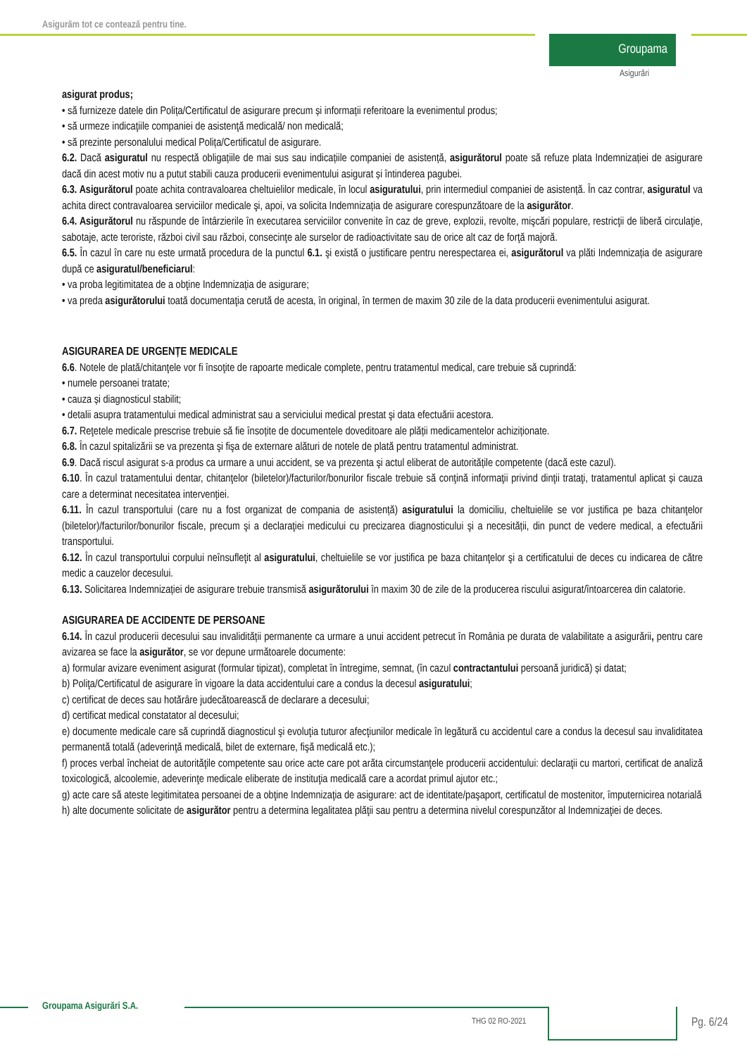Asigurăm tot ce contează pentru tine.
Groupama
Asigurări
asigurat produs;
• să furnizeze datele din Polița/Certificatul de asigurare precum și informații referitoare la evenimentul produs;
• să urmeze indicaţiile companiei de asistenţă medicală/ non medicală;
• să prezinte personalului medical Polița/Certificatul de asigurare.
6.2. Dacă asiguratul nu respectă obligațiile de mai sus sau indicațiile companiei de asistență, asigurătorul poate să refuze plata Indemnizației de asigurare dacă din acest motiv nu a putut stabili cauza producerii evenimentului asigurat și întinderea pagubei.
6.3. Asigurătorul poate achita contravaloarea cheltuielilor medicale, în locul asiguratului, prin intermediul companiei de asistență. În caz contrar, asiguratul va achita direct contravaloarea serviciilor medicale şi, apoi, va solicita Indemnizația de asigurare corespunzătoare de la asigurător.
6.4. Asigurătorul nu răspunde de întârzierile în executarea serviciilor convenite în caz de greve, explozii, revolte, mişcări populare, restricţii de liberă circulaţie, sabotaje, acte teroriste, război civil sau război, consecinţe ale surselor de radioactivitate sau de orice alt caz de forţă majoră.
6.5. În cazul în care nu este urmată procedura de la punctul 6.1. şi există o justificare pentru nerespectarea ei, asigurătorul va plăti Indemnizația de asigurare după ce asiguratul/beneficiarul:
• va proba legitimitatea de a obţine Indemnizația de asigurare;
• va preda asigurătorului toată documentaţia cerută de acesta, în original, în termen de maxim 30 zile de la data producerii evenimentului asigurat.
ASIGURAREA DE URGENȚE MEDICALE
6.6. Notele de plată/chitanţele vor fi însoţite de rapoarte medicale complete, pentru tratamentul medical, care trebuie să cuprindă:
• numele persoanei tratate;
• cauza și diagnosticul stabilit;
• detalii asupra tratamentului medical administrat sau a serviciului medical prestat şi data efectuării acestora.
6.7. Reţetele medicale prescrise trebuie să fie însoțite de documentele doveditoare ale plății medicamentelor achiziționate.
6.8. În cazul spitalizării se va prezenta şi fişa de externare alături de notele de plată pentru tratamentul administrat.
6.9. Dacă riscul asigurat s-a produs ca urmare a unui accident, se va prezenta şi actul eliberat de autoritățile competente (dacă este cazul).
6.10. În cazul tratamentului dentar, chitanţelor (biletelor)/facturilor/bonurilor fiscale trebuie să conţină informaţii privind dinţii trataţi, tratamentul aplicat și cauza care a determinat necesitatea intervenției.
6.11. În cazul transportului (care nu a fost organizat de compania de asistență) asiguratului la domiciliu, cheltuielile se vor justifica pe baza chitanţelor (biletelor)/facturilor/bonurilor fiscale, precum şi a declaraţiei medicului cu precizarea diagnosticului şi a necesității, din punct de vedere medical, a efectuării transportului.
6.12. În cazul transportului corpului neînsufleţit al asiguratului, cheltuielile se vor justifica pe baza chitanţelor şi a certificatului de deces cu indicarea de către medic a cauzelor decesului.
6.13. Solicitarea Indemnizației de asigurare trebuie transmisă asigurătorului în maxim 30 de zile de la producerea riscului asigurat/întoarcerea din calatorie.
ASIGURAREA DE ACCIDENTE DE PERSOANE
6.14. În cazul producerii decesului sau invalidității permanente ca urmare a unui accident petrecut în România pe durata de valabilitate a asigurării, pentru care avizarea se face la asigurător, se vor depune următoarele documente:
a) formular avizare eveniment asigurat (formular tipizat), completat în întregime, semnat, (în cazul contractantului persoană juridică) și datat;
b) Poliţa/Certificatul de asigurare în vigoare la data accidentului care a condus la decesul asiguratului;
c) certificat de deces sau hotărâre judecătoarească de declarare a decesului;
d) certificat medical constatator al decesului;
e) documente medicale care să cuprindă diagnosticul şi evoluţia tuturor afecţiunilor medicale în legătură cu accidentul care a condus la decesul sau invaliditatea permanentă totală (adeverinţă medicală, bilet de externare, fişă medicală etc.);
f) proces verbal încheiat de autorităţile competente sau orice acte care pot arăta circumstanţele producerii accidentului: declaraţii cu martori, certificat de analiză toxicologică, alcoolemie, adeverinţe medicale eliberate de instituţia medicală care a acordat primul ajutor etc.;
g) acte care să ateste legitimitatea persoanei de a obţine Indemnizaţia de asigurare: act de identitate/paşaport, certificatul de mostenitor, împuternicirea notarială
h) alte documente solicitate de asigurător pentru a determina legalitatea plăţii sau pentru a determina nivelul corespunzător al Indemnizaţiei de deces.
Groupama Asigurări S.A.
THG 02 RO-2021 Pg. 6/24